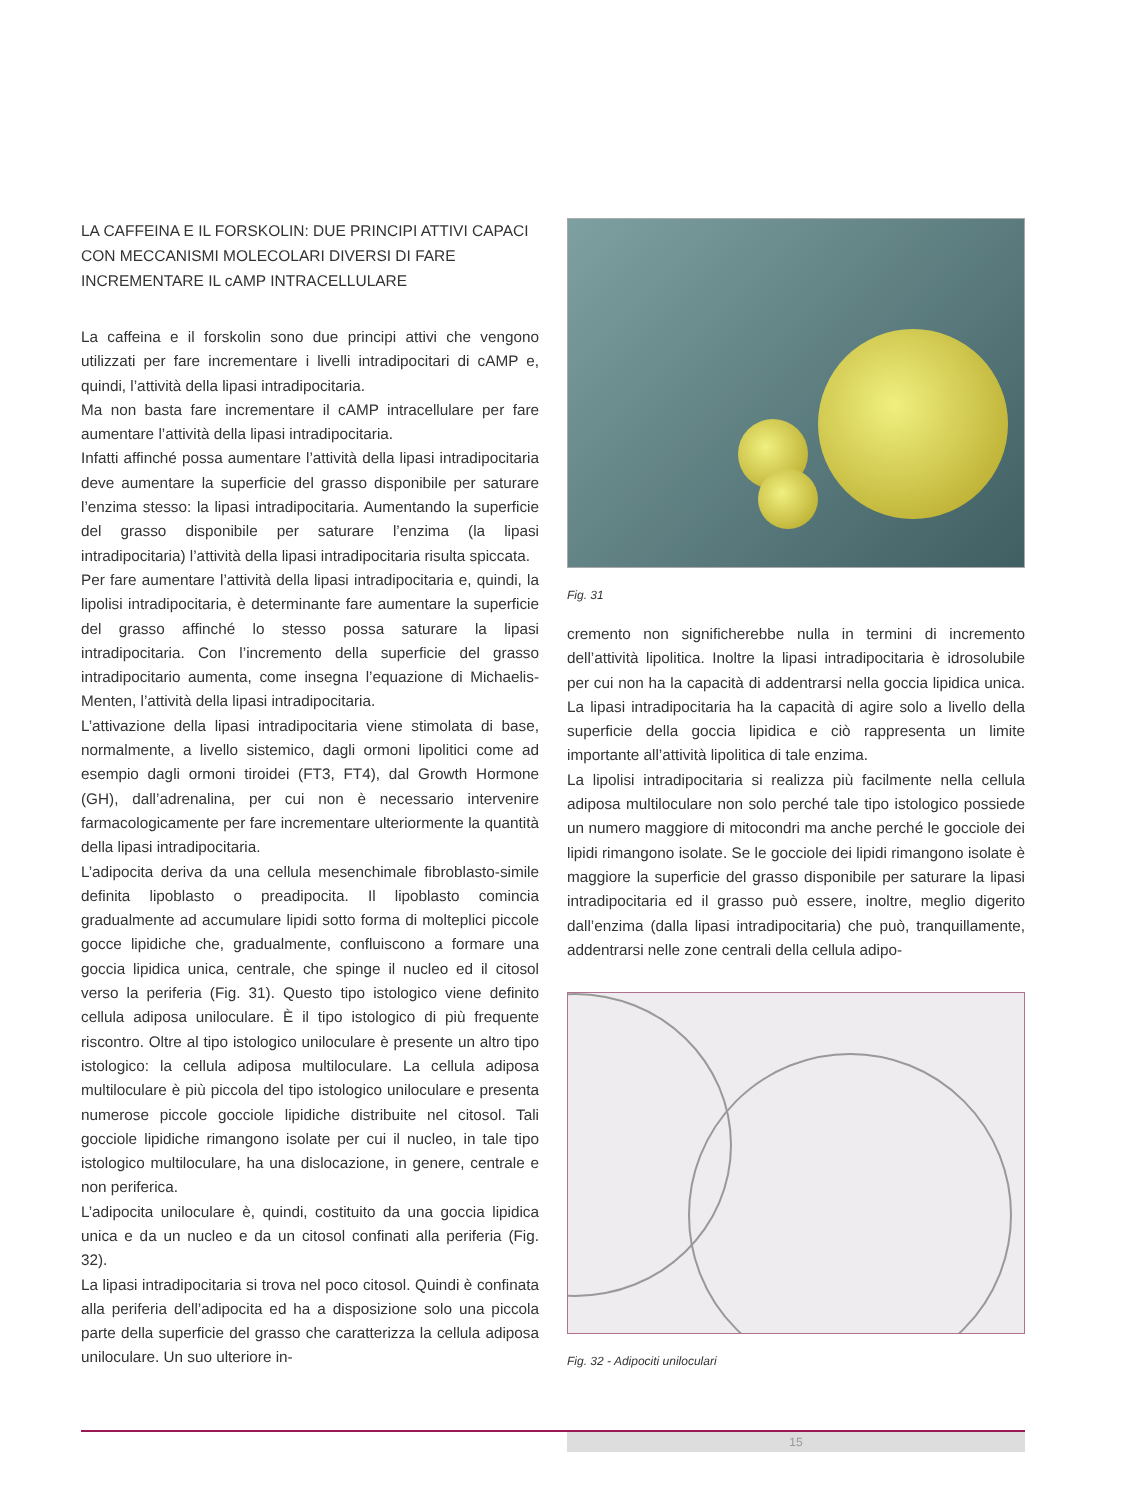LA CAFFEINA E IL FORSKOLIN: DUE PRINCIPI ATTIVI CAPACI CON MECCANISMI MOLECOLARI DIVERSI DI FARE INCREMENTARE IL cAMP INTRACELLULARE
La caffeina e il forskolin sono due principi attivi che vengono utilizzati per fare incrementare i livelli intradipocitari di cAMP e, quindi, l’attività della lipasi intradipocitaria.
Ma non basta fare incrementare il cAMP intracellulare per fare aumentare l’attività della lipasi intradipocitaria.
Infatti affinché possa aumentare l’attività della lipasi intradipocitaria deve aumentare la superficie del grasso disponibile per saturare l’enzima stesso: la lipasi intradipocitaria. Aumentando la superficie del grasso disponibile per saturare l’enzima (la lipasi intradipocitaria) l’attività della lipasi intradipocitaria risulta spiccata.
Per fare aumentare l’attività della lipasi intradipocitaria e, quindi, la lipolisi intradipocitaria, è determinante fare aumentare la superficie del grasso affinché lo stesso possa saturare la lipasi intradipocitaria. Con l’incremento della superficie del grasso intradipocitario aumenta, come insegna l’equazione di Michaelis-Menten, l’attività della lipasi intradipocitaria.
L’attivazione della lipasi intradipocitaria viene stimolata di base, normalmente, a livello sistemico, dagli ormoni lipolitici come ad esempio dagli ormoni tiroidei (FT3, FT4), dal Growth Hormone (GH), dall’adrenalina, per cui non è necessario intervenire farmacologicamente per fare incrementare ulteriormente la quantità della lipasi intradipocitaria.
L’adipocita deriva da una cellula mesenchimale fibroblasto-simile definita lipoblasto o preadipocita. Il lipoblasto comincia gradualmente ad accumulare lipidi sotto forma di molteplici piccole gocce lipidiche che, gradualmente, confluiscono a formare una goccia lipidica unica, centrale, che spinge il nucleo ed il citosol verso la periferia (Fig. 31). Questo tipo istologico viene definito cellula adiposa uniloculare. È il tipo istologico di più frequente riscontro. Oltre al tipo istologico uniloculare è presente un altro tipo istologico: la cellula adiposa multiloculare. La cellula adiposa multiloculare è più piccola del tipo istologico uniloculare e presenta numerose piccole gocciole lipidiche distribuite nel citosol. Tali gocciole lipidiche rimangono isolate per cui il nucleo, in tale tipo istologico multiloculare, ha una dislocazione, in genere, centrale e non periferica.
L’adipocita uniloculare è, quindi, costituito da una goccia lipidica unica e da un nucleo e da un citosol confinati alla periferia (Fig. 32).
La lipasi intradipocitaria si trova nel poco citosol. Quindi è confinata alla periferia dell’adipocita ed ha a disposizione solo una piccola parte della superficie del grasso che caratterizza la cellula adiposa uniloculare. Un suo ulteriore in-
Fig. 31
cremento non significherebbe nulla in termini di incremento dell’attività lipolitica. Inoltre la lipasi intradipocitaria è idrosolubile per cui non ha la capacità di addentrarsi nella goccia lipidica unica. La lipasi intradipocitaria ha la capacità di agire solo a livello della superficie della goccia lipidica e ciò rappresenta un limite importante all’attività lipolitica di tale enzima.
La lipolisi intradipocitaria si realizza più facilmente nella cellula adiposa multiloculare non solo perché tale tipo istologico possiede un numero maggiore di mitocondri ma anche perché le gocciole dei lipidi rimangono isolate. Se le gocciole dei lipidi rimangono isolate è maggiore la superficie del grasso disponibile per saturare la lipasi intradipocitaria ed il grasso può essere, inoltre, meglio digerito dall’enzima (dalla lipasi intradipocitaria) che può, tranquillamente, addentrarsi nelle zone centrali della cellula adipo-
Fig. 32 - Adipociti uniloculari
15